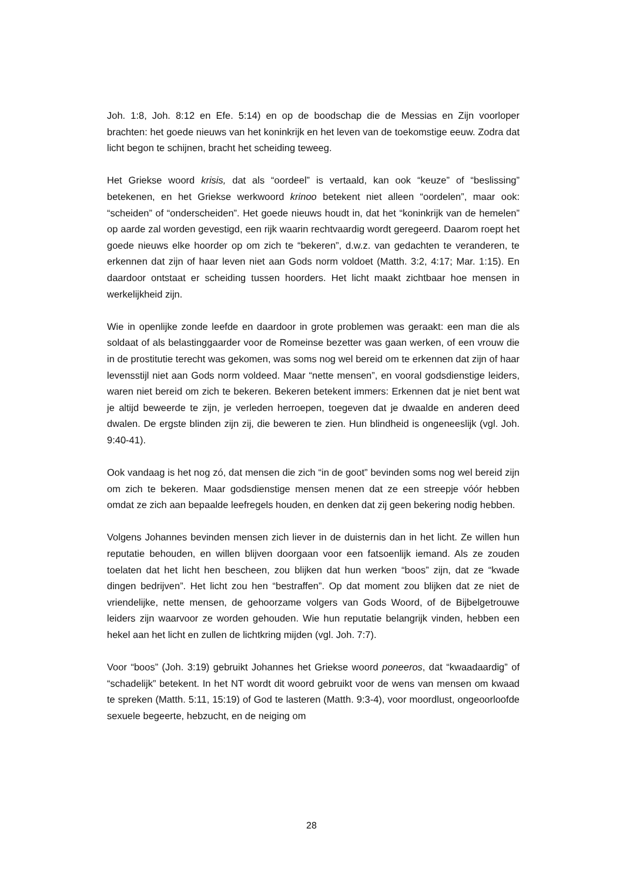Joh. 1:8, Joh. 8:12 en Efe. 5:14) en op de boodschap die de Messias en Zijn voorloper brachten: het goede nieuws van het koninkrijk en het leven van de toekomstige eeuw. Zodra dat licht begon te schijnen, bracht het scheiding teweeg.
Het Griekse woord krisis, dat als “oordeel” is vertaald, kan ook “keuze” of “beslissing” betekenen, en het Griekse werkwoord krinoo betekent niet alleen “oordelen”, maar ook: “scheiden” of “onderscheiden”. Het goede nieuws houdt in, dat het “koninkrijk van de hemelen” op aarde zal worden gevestigd, een rijk waarin rechtvaardig wordt geregeerd. Daarom roept het goede nieuws elke hoorder op om zich te “bekeren”, d.w.z. van gedachten te veranderen, te erkennen dat zijn of haar leven niet aan Gods norm voldoet (Matth. 3:2, 4:17; Mar. 1:15). En daardoor ontstaat er scheiding tussen hoorders. Het licht maakt zichtbaar hoe mensen in werkelijkheid zijn.
Wie in openlijke zonde leefde en daardoor in grote problemen was geraakt: een man die als soldaat of als belastinggaarder voor de Romeinse bezetter was gaan werken, of een vrouw die in de prostitutie terecht was gekomen, was soms nog wel bereid om te erkennen dat zijn of haar levensstijl niet aan Gods norm voldeed. Maar “nette mensen”, en vooral godsdienstige leiders, waren niet bereid om zich te bekeren. Bekeren betekent immers: Erkennen dat je niet bent wat je altijd beweerde te zijn, je verleden herroepen, toegeven dat je dwaalde en anderen deed dwalen. De ergste blinden zijn zij, die beweren te zien. Hun blindheid is ongeneeslijk (vgl. Joh. 9:40-41).
Ook vandaag is het nog zó, dat mensen die zich “in de goot” bevinden soms nog wel bereid zijn om zich te bekeren. Maar godsdienstige mensen menen dat ze een streepje vóór hebben omdat ze zich aan bepaalde leefregels houden, en denken dat zij geen bekering nodig hebben.
Volgens Johannes bevinden mensen zich liever in de duisternis dan in het licht. Ze willen hun reputatie behouden, en willen blijven doorgaan voor een fatsoenlijk iemand. Als ze zouden toelaten dat het licht hen bescheen, zou blijken dat hun werken “boos” zijn, dat ze “kwade dingen bedrijven”. Het licht zou hen “bestraffen”. Op dat moment zou blijken dat ze niet de vriendelijke, nette mensen, de gehoorzame volgers van Gods Woord, of de Bijbelgetrouwe leiders zijn waarvoor ze worden gehouden. Wie hun reputatie belangrijk vinden, hebben een hekel aan het licht en zullen de lichtkring mijden (vgl. Joh. 7:7).
Voor “boos” (Joh. 3:19) gebruikt Johannes het Griekse woord poneeros, dat “kwaadaardig” of “schadelijk” betekent. In het NT wordt dit woord gebruikt voor de wens van mensen om kwaad te spreken (Matth. 5:11, 15:19) of God te lasteren (Matth. 9:3-4), voor moordlust, ongeoorloofde sexuele begeerte, hebzucht, en de neiging om
28